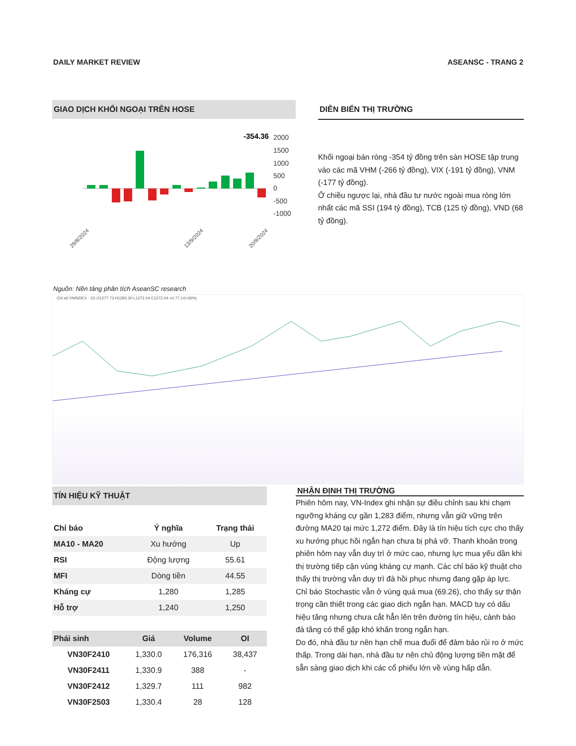DAILY MARKET REVIEW ASEANSC - TRANG 2
GIAO DỊCH KHỐI NGOẠI TRÊN HOSE
-354.36
2000
1500
1000
500
0
-500
-1000
29/8/2024
13/9/2024
20/9/2024
DIỄN BIẾN THỊ TRƯỜNG
Khối ngoại bán ròng -354 tỷ đồng trên sàn HOSE tập trung vào các mã VHM (-266 tỷ đồng), VIX (-191 tỷ đồng), VNM (-177 tỷ đồng).
Ở chiều ngược lại, nhà đầu tư nước ngoài mua ròng lớn nhất các mã SSI (194 tỷ đồng), TCB (125 tỷ đồng), VND (68 tỷ đồng).
Nguồn: Nền tảng phân tích AseanSC research
Chỉ số VNINDEX · 1D O1277.73 H1283.30 L1272.04 C1272.04 +0.77 (+0.06%)
TÍN HIỆU KỸ THUẬT
| Chỉ báo | Ý nghĩa | Trạng thái |
| --- | --- | --- |
| MA10 - MA20 | Xu hướng | Up |
| RSI | Động lượng | 55.61 |
| MFI | Dòng tiền | 44.55 |
| Kháng cự | 1,280 | 1,285 |
| Hỗ trợ | 1,240 | 1,250 |
| Phái sinh | Giá | Volume | OI |
| --- | --- | --- | --- |
| VN30F2410 | 1,330.0 | 176,316 | 38,437 |
| VN30F2411 | 1,330.9 | 388 | - |
| VN30F2412 | 1,329.7 | 111 | 982 |
| VN30F2503 | 1,330.4 | 28 | 128 |
NHẬN ĐỊNH THỊ TRƯỜNG
Phiên hôm nay, VN-Index ghi nhận sự điều chỉnh sau khi chạm ngưỡng kháng cự gần 1,283 điểm, nhưng vẫn giữ vững trên đường MA20 tại mức 1,272 điểm. Đây là tín hiệu tích cực cho thấy xu hướng phục hồi ngắn hạn chưa bị phá vỡ. Thanh khoản trong phiên hôm nay vẫn duy trì ở mức cao, nhưng lực mua yếu dần khi thị trường tiếp cận vùng kháng cự mạnh. Các chỉ báo kỹ thuật cho thấy thị trường vẫn duy trì đà hồi phục nhưng đang gặp áp lực. Chỉ báo Stochastic vẫn ở vùng quá mua (69.26), cho thấy sự thận trọng cần thiết trong các giao dịch ngắn hạn. MACD tuy có dấu hiệu tăng nhưng chưa cắt hẳn lên trên đường tín hiệu, cảnh báo đà tăng có thể gặp khó khăn trong ngắn hạn.
Do đó, nhà đầu tư nên hạn chế mua đuổi để đảm bảo rủi ro ở mức thấp. Trong dài hạn, nhà đầu tư nên chủ động lượng tiền mặt để sẵn sàng giao dịch khi các cổ phiếu lớn về vùng hấp dẫn.